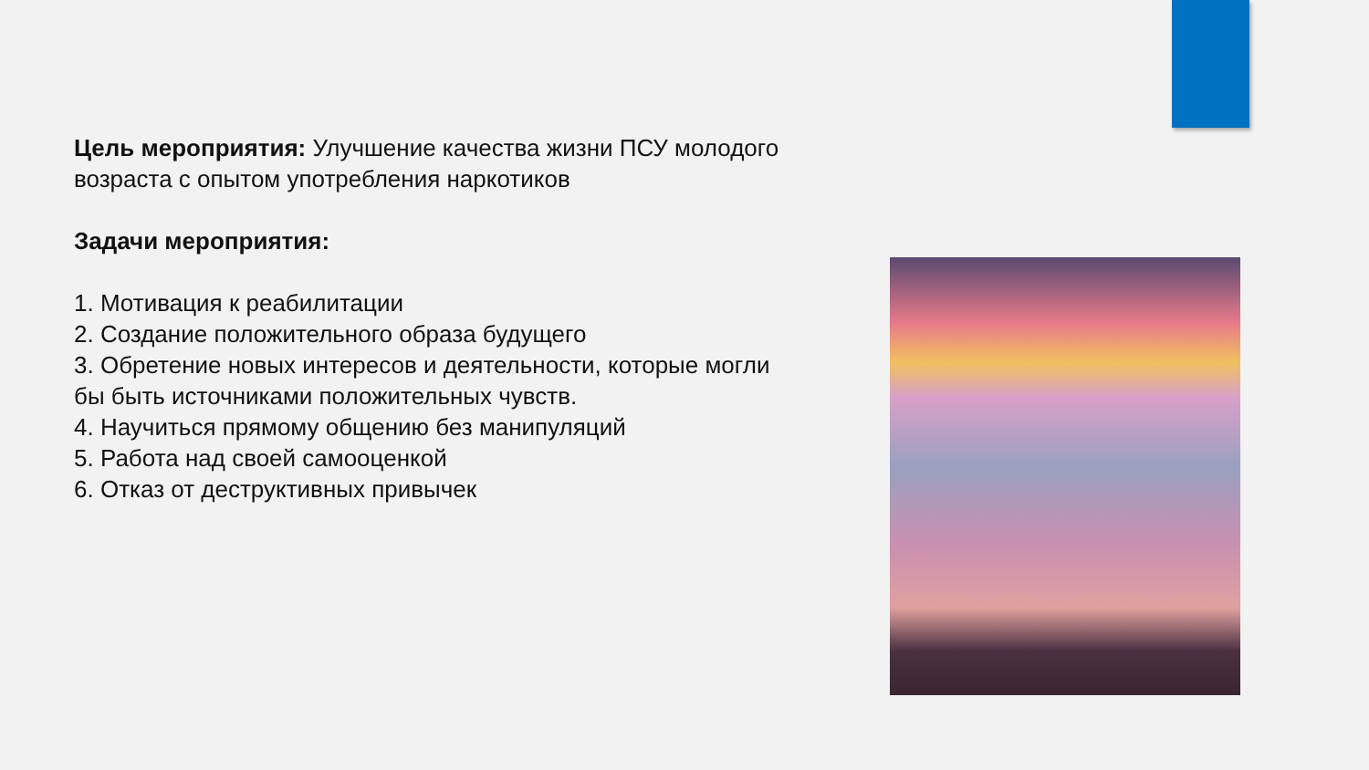Цель мероприятия: Улучшение качества жизни ПСУ молодого возраста с опытом употребления наркотиков
Задачи мероприятия:
1. Мотивация к реабилитации
2. Создание положительного образа будущего
3. Обретение новых интересов и деятельности, которые могли бы быть источниками положительных чувств.
4. Научиться прямому общению без манипуляций
5. Работа над своей самооценкой
6. Отказ от деструктивных привычек